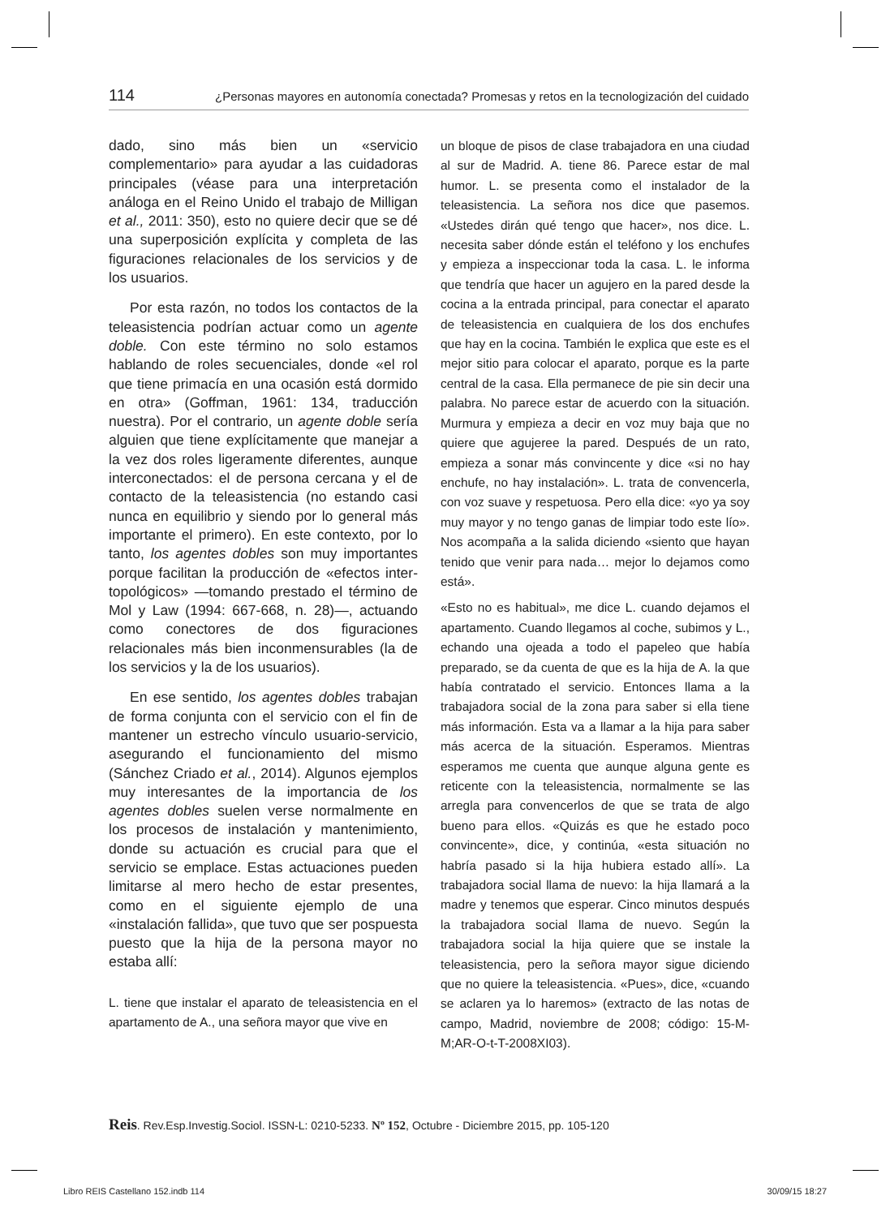114 ¿Personas mayores en autonomía conectada? Promesas y retos en la tecnologización del cuidado
dado, sino más bien un «servicio complementario» para ayudar a las cuidadoras principales (véase para una interpretación análoga en el Reino Unido el trabajo de Milligan et al., 2011: 350), esto no quiere decir que se dé una superposición explícita y completa de las figuraciones relacionales de los servicios y de los usuarios.
Por esta razón, no todos los contactos de la teleasistencia podrían actuar como un agente doble. Con este término no solo estamos hablando de roles secuenciales, donde «el rol que tiene primacía en una ocasión está dormido en otra» (Goffman, 1961: 134, traducción nuestra). Por el contrario, un agente doble sería alguien que tiene explícitamente que manejar a la vez dos roles ligeramente diferentes, aunque interconectados: el de persona cercana y el de contacto de la teleasistencia (no estando casi nunca en equilibrio y siendo por lo general más importante el primero). En este contexto, por lo tanto, los agentes dobles son muy importantes porque facilitan la producción de «efectos inter-topológicos» —tomando prestado el término de Mol y Law (1994: 667-668, n. 28)—, actuando como conectores de dos figuraciones relacionales más bien inconmensurables (la de los servicios y la de los usuarios).
En ese sentido, los agentes dobles trabajan de forma conjunta con el servicio con el fin de mantener un estrecho vínculo usuario-servicio, asegurando el funcionamiento del mismo (Sánchez Criado et al., 2014). Algunos ejemplos muy interesantes de la importancia de los agentes dobles suelen verse normalmente en los procesos de instalación y mantenimiento, donde su actuación es crucial para que el servicio se emplace. Estas actuaciones pueden limitarse al mero hecho de estar presentes, como en el siguiente ejemplo de una «instalación fallida», que tuvo que ser pospuesta puesto que la hija de la persona mayor no estaba allí:
L. tiene que instalar el aparato de teleasistencia en el apartamento de A., una señora mayor que vive en
un bloque de pisos de clase trabajadora en una ciudad al sur de Madrid. A. tiene 86. Parece estar de mal humor. L. se presenta como el instalador de la teleasistencia. La señora nos dice que pasemos. «Ustedes dirán qué tengo que hacer», nos dice. L. necesita saber dónde están el teléfono y los enchufes y empieza a inspeccionar toda la casa. L. le informa que tendría que hacer un agujero en la pared desde la cocina a la entrada principal, para conectar el aparato de teleasistencia en cualquiera de los dos enchufes que hay en la cocina. También le explica que este es el mejor sitio para colocar el aparato, porque es la parte central de la casa. Ella permanece de pie sin decir una palabra. No parece estar de acuerdo con la situación. Murmura y empieza a decir en voz muy baja que no quiere que agujeree la pared. Después de un rato, empieza a sonar más convincente y dice «si no hay enchufe, no hay instalación». L. trata de convencerla, con voz suave y respetuosa. Pero ella dice: «yo ya soy muy mayor y no tengo ganas de limpiar todo este lío». Nos acompaña a la salida diciendo «siento que hayan tenido que venir para nada… mejor lo dejamos como está».
«Esto no es habitual», me dice L. cuando dejamos el apartamento. Cuando llegamos al coche, subimos y L., echando una ojeada a todo el papeleo que había preparado, se da cuenta de que es la hija de A. la que había contratado el servicio. Entonces llama a la trabajadora social de la zona para saber si ella tiene más información. Esta va a llamar a la hija para saber más acerca de la situación. Esperamos. Mientras esperamos me cuenta que aunque alguna gente es reticente con la teleasistencia, normalmente se las arregla para convencerlos de que se trata de algo bueno para ellos. «Quizás es que he estado poco convincente», dice, y continúa, «esta situación no habría pasado si la hija hubiera estado allí». La trabajadora social llama de nuevo: la hija llamará a la madre y tenemos que esperar. Cinco minutos después la trabajadora social llama de nuevo. Según la trabajadora social la hija quiere que se instale la teleasistencia, pero la señora mayor sigue diciendo que no quiere la teleasistencia. «Pues», dice, «cuando se aclaren ya lo haremos» (extracto de las notas de campo, Madrid, noviembre de 2008; código: 15-M-M;AR-O-t-T-2008XI03).
Reis. Rev.Esp.Investig.Sociol. ISSN-L: 0210-5233. Nº 152, Octubre - Diciembre 2015, pp. 105-120
Libro REIS Castellano 152.indb 114 30/09/15 18:27